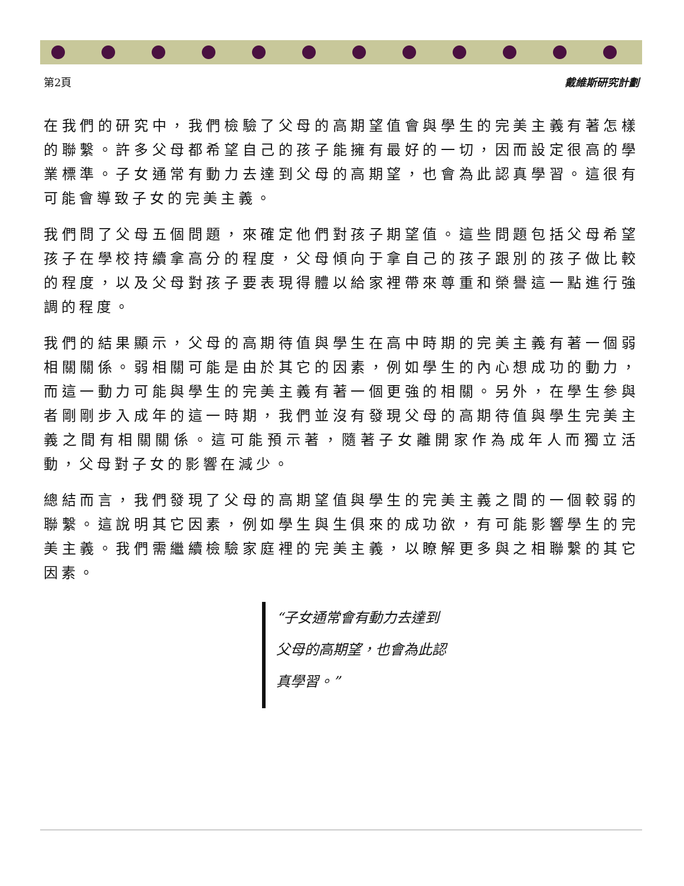第2頁 戴維斯研究計劃
在我們的研究中，我們檢驗了父母的高期望值會與學生的完美主義有著怎樣的聯繫。許多父母都希望自己的孩子能擁有最好的一切，因而設定很高的學業標準。子女通常有動力去達到父母的高期望，也會為此認真學習。這很有可能會導致子女的完美主義。
我們問了父母五個問題，來確定他們對孩子期望值。這些問題包括父母希望孩子在學校持續拿高分的程度，父母傾向于拿自己的孩子跟別的孩子做比較的程度，以及父母對孩子要表現得體以給家裡帶來尊重和榮譽這一點進行強調的程度。
我們的結果顯示，父母的高期待值與學生在高中時期的完美主義有著一個弱相關關係。弱相關可能是由於其它的因素，例如學生的內心想成功的動力，而這一動力可能與學生的完美主義有著一個更強的相關。另外，在學生參與者剛剛步入成年的這一時期，我們並沒有發現父母的高期待值與學生完美主義之間有相關關係。這可能預示著，隨著子女離開家作為成年人而獨立活動，父母對子女的影響在減少。
總結而言，我們發現了父母的高期望值與學生的完美主義之間的一個較弱的聯繫。這說明其它因素，例如學生與生俱來的成功欲，有可能影響學生的完美主義。我們需繼續檢驗家庭裡的完美主義，以瞭解更多與之相聯繫的其它因素。
“子女通常會有動力去達到父母的高期望，也會為此認真學習。”